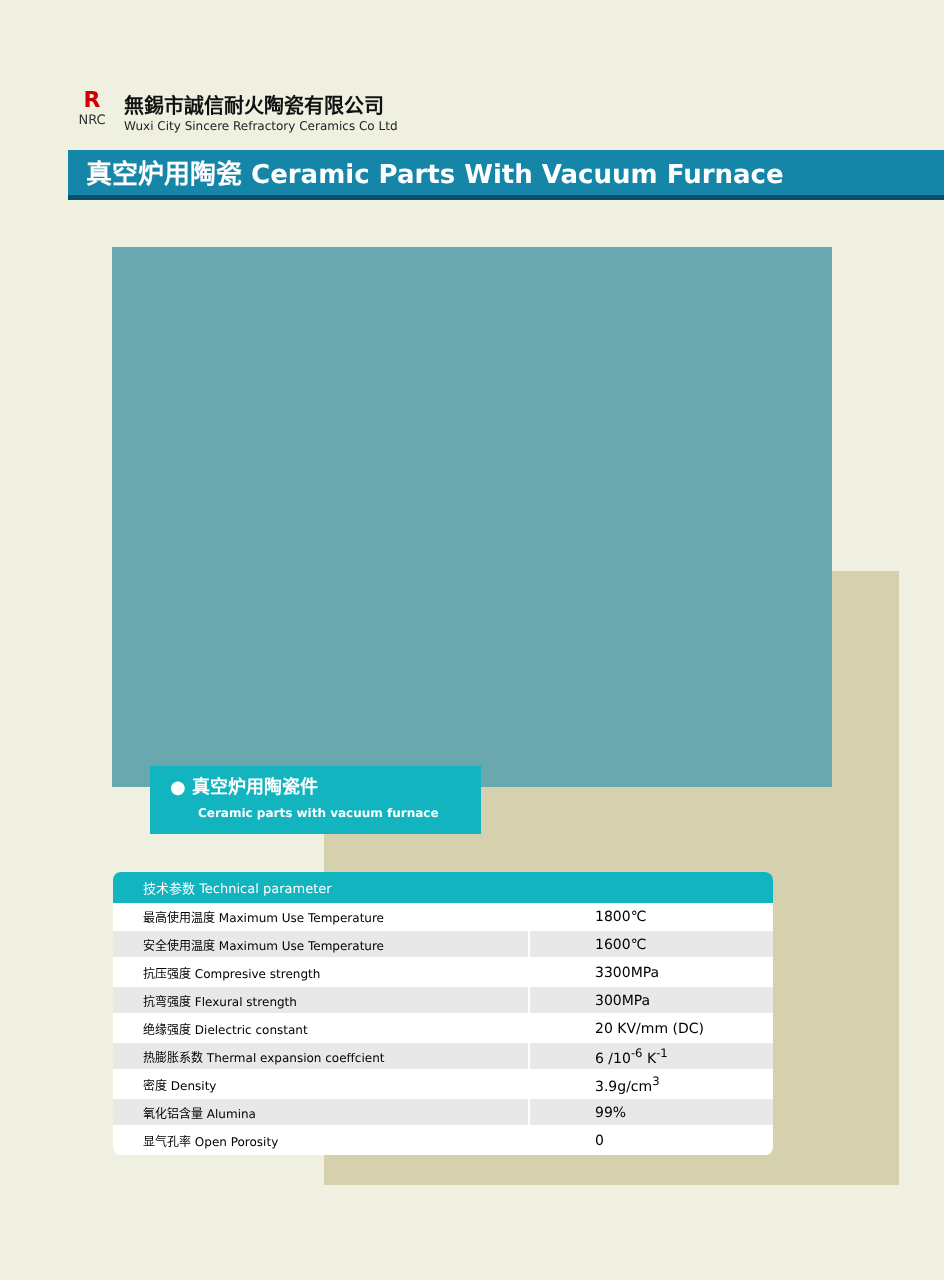R
NRC
無錫市誠信耐火陶瓷有限公司
Wuxi City Sincere Refractory Ceramics Co Ltd
真空炉用陶瓷 Ceramic Parts With Vacuum Furnace
● 真空炉用陶瓷件
Ceramic parts with vacuum furnace
| 技术参数 Technical parameter | |
| --- | --- |
| 最高使用温度 Maximum Use Temperature | 1800℃ |
| 安全使用温度 Maximum Use Temperature | 1600℃ |
| 抗压强度 Compresive strength | 3300MPa |
| 抗弯强度 Flexural strength | 300MPa |
| 绝缘强度 Dielectric constant | 20 KV/mm (DC) |
| 热膨胀系数 Thermal expansion coeffcient | 6 /10<sup>-6</sup> K<sup>-1</sup> |
| 密度 Density | 3.9g/cm<sup>3</sup> |
| 氧化铝含量 Alumina | 99% |
| 显气孔率 Open Porosity | 0 |